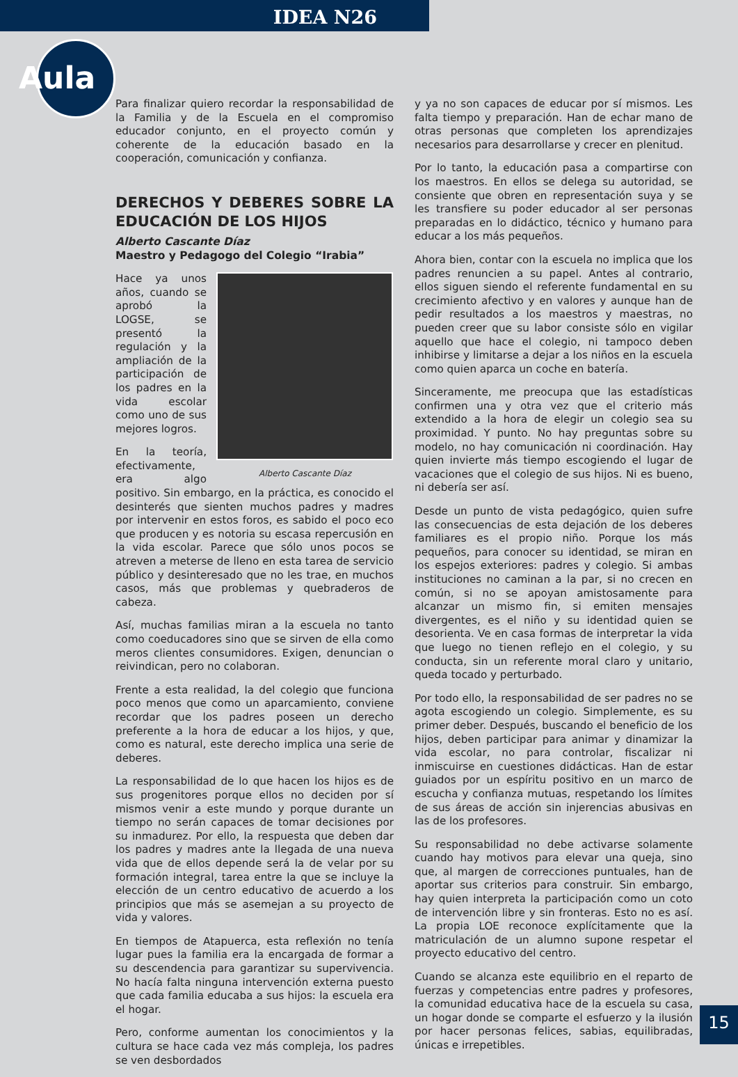IDEA N26
Aula
Para finalizar quiero recordar la responsabilidad de la Familia y de la Escuela en el compromiso educador conjunto, en el proyecto común y coherente de la educación basado en la cooperación, comunicación y confianza.
DERECHOS Y DEBERES SOBRE LA EDUCACIÓN DE LOS HIJOS
Alberto Cascante Díaz
Maestro y Pedagogo del Colegio “Irabia”
Alberto Cascante Díaz
Hace ya unos años, cuando se aprobó la LOGSE, se presentó la regulación y la ampliación de la participación de los padres en la vida escolar como uno de sus mejores logros.
En la teoría, efectivamente, era algo positivo. Sin embargo, en la práctica, es conocido el desinterés que sienten muchos padres y madres por intervenir en estos foros, es sabido el poco eco que producen y es notoria su escasa repercusión en la vida escolar. Parece que sólo unos pocos se atreven a meterse de lleno en esta tarea de servicio público y desinteresado que no les trae, en muchos casos, más que problemas y quebraderos de cabeza.
Así, muchas familias miran a la escuela no tanto como coeducadores sino que se sirven de ella como meros clientes consumidores. Exigen, denuncian o reivindican, pero no colaboran.
Frente a esta realidad, la del colegio que funciona poco menos que como un aparcamiento, conviene recordar que los padres poseen un derecho preferente a la hora de educar a los hijos, y que, como es natural, este derecho implica una serie de deberes.
La responsabilidad de lo que hacen los hijos es de sus progenitores porque ellos no deciden por sí mismos venir a este mundo y porque durante un tiempo no serán capaces de tomar decisiones por su inmadurez. Por ello, la respuesta que deben dar los padres y madres ante la llegada de una nueva vida que de ellos depende será la de velar por su formación integral, tarea entre la que se incluye la elección de un centro educativo de acuerdo a los principios que más se asemejan a su proyecto de vida y valores.
En tiempos de Atapuerca, esta reflexión no tenía lugar pues la familia era la encargada de formar a su descendencia para garantizar su supervivencia. No hacía falta ninguna intervención externa puesto que cada familia educaba a sus hijos: la escuela era el hogar.
Pero, conforme aumentan los conocimientos y la cultura se hace cada vez más compleja, los padres se ven desbordados
y ya no son capaces de educar por sí mismos. Les falta tiempo y preparación. Han de echar mano de otras personas que completen los aprendizajes necesarios para desarrollarse y crecer en plenitud.
Por lo tanto, la educación pasa a compartirse con los maestros. En ellos se delega su autoridad, se consiente que obren en representación suya y se les transfiere su poder educador al ser personas preparadas en lo didáctico, técnico y humano para educar a los más pequeños.
Ahora bien, contar con la escuela no implica que los padres renuncien a su papel. Antes al contrario, ellos siguen siendo el referente fundamental en su crecimiento afectivo y en valores y aunque han de pedir resultados a los maestros y maestras, no pueden creer que su labor consiste sólo en vigilar aquello que hace el colegio, ni tampoco deben inhibirse y limitarse a dejar a los niños en la escuela como quien aparca un coche en batería.
Sinceramente, me preocupa que las estadísticas confirmen una y otra vez que el criterio más extendido a la hora de elegir un colegio sea su proximidad. Y punto. No hay preguntas sobre su modelo, no hay comunicación ni coordinación. Hay quien invierte más tiempo escogiendo el lugar de vacaciones que el colegio de sus hijos. Ni es bueno, ni debería ser así.
Desde un punto de vista pedagógico, quien sufre las consecuencias de esta dejación de los deberes familiares es el propio niño. Porque los más pequeños, para conocer su identidad, se miran en los espejos exteriores: padres y colegio. Si ambas instituciones no caminan a la par, si no crecen en común, si no se apoyan amistosamente para alcanzar un mismo fin, si emiten mensajes divergentes, es el niño y su identidad quien se desorienta. Ve en casa formas de interpretar la vida que luego no tienen reflejo en el colegio, y su conducta, sin un referente moral claro y unitario, queda tocado y perturbado.
Por todo ello, la responsabilidad de ser padres no se agota escogiendo un colegio. Simplemente, es su primer deber. Después, buscando el beneficio de los hijos, deben participar para animar y dinamizar la vida escolar, no para controlar, fiscalizar ni inmiscuirse en cuestiones didácticas. Han de estar guiados por un espíritu positivo en un marco de escucha y confianza mutuas, respetando los límites de sus áreas de acción sin injerencias abusivas en las de los profesores.
Su responsabilidad no debe activarse solamente cuando hay motivos para elevar una queja, sino que, al margen de correcciones puntuales, han de aportar sus criterios para construir. Sin embargo, hay quien interpreta la participación como un coto de intervención libre y sin fronteras. Esto no es así. La propia LOE reconoce explícitamente que la matriculación de un alumno supone respetar el proyecto educativo del centro.
Cuando se alcanza este equilibrio en el reparto de fuerzas y competencias entre padres y profesores, la comunidad educativa hace de la escuela su casa, un hogar donde se comparte el esfuerzo y la ilusión por hacer personas felices, sabias, equilibradas, únicas e irrepetibles.
15